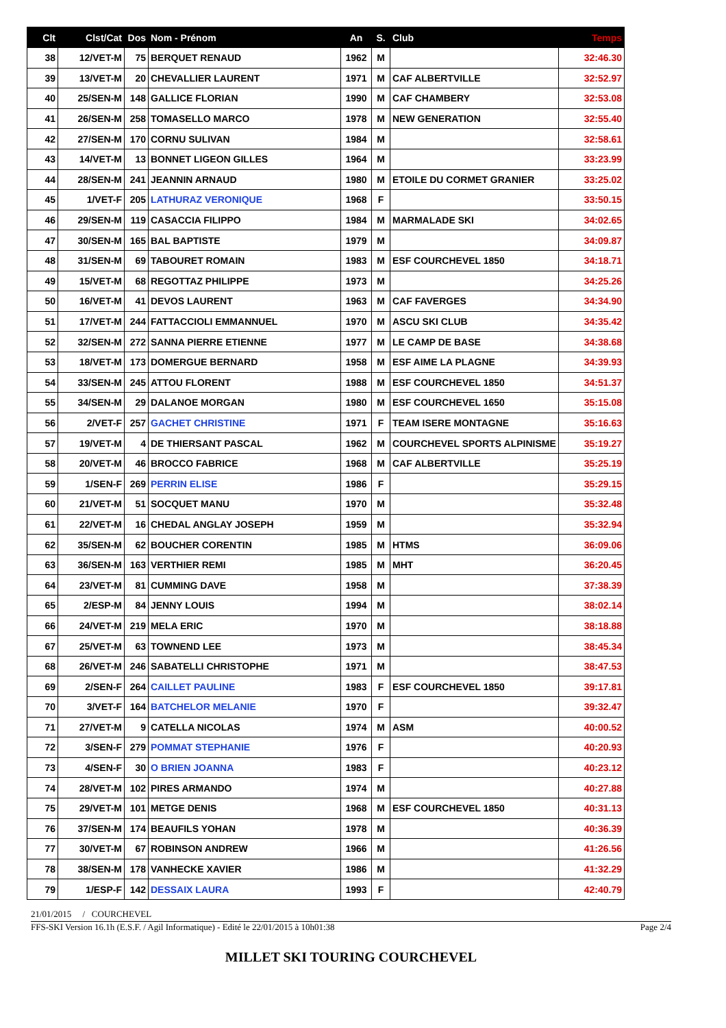| Clt | Clst/Cat | Dos | Nom - Prénom | An | S. | Club | Temps |
| --- | --- | --- | --- | --- | --- | --- | --- |
| 38 | 12/VET-M | 75 | BERQUET RENAUD | 1962 | M | | 32:46.30 |
| 39 | 13/VET-M | 20 | CHEVALLIER LAURENT | 1971 | M | CAF ALBERTVILLE | 32:52.97 |
| 40 | 25/SEN-M | 148 | GALLICE FLORIAN | 1990 | M | CAF CHAMBERY | 32:53.08 |
| 41 | 26/SEN-M | 258 | TOMASELLO MARCO | 1978 | M | NEW GENERATION | 32:55.40 |
| 42 | 27/SEN-M | 170 | CORNU SULIVAN | 1984 | M | | 32:58.61 |
| 43 | 14/VET-M | 13 | BONNET LIGEON GILLES | 1964 | M | | 33:23.99 |
| 44 | 28/SEN-M | 241 | JEANNIN ARNAUD | 1980 | M | ETOILE DU CORMET GRANIER | 33:25.02 |
| 45 | 1/VET-F | 205 | LATHURAZ VERONIQUE | 1968 | F | | 33:50.15 |
| 46 | 29/SEN-M | 119 | CASACCIA FILIPPO | 1984 | M | MARMALADE SKI | 34:02.65 |
| 47 | 30/SEN-M | 165 | BAL BAPTISTE | 1979 | M | | 34:09.87 |
| 48 | 31/SEN-M | 69 | TABOURET ROMAIN | 1983 | M | ESF COURCHEVEL 1850 | 34:18.71 |
| 49 | 15/VET-M | 68 | REGOTTAZ PHILIPPE | 1973 | M | | 34:25.26 |
| 50 | 16/VET-M | 41 | DEVOS LAURENT | 1963 | M | CAF FAVERGES | 34:34.90 |
| 51 | 17/VET-M | 244 | FATTACCIOLI EMMANNUEL | 1970 | M | ASCU SKI CLUB | 34:35.42 |
| 52 | 32/SEN-M | 272 | SANNA PIERRE ETIENNE | 1977 | M | LE CAMP DE BASE | 34:38.68 |
| 53 | 18/VET-M | 173 | DOMERGUE BERNARD | 1958 | M | ESF AIME LA PLAGNE | 34:39.93 |
| 54 | 33/SEN-M | 245 | ATTOU FLORENT | 1988 | M | ESF COURCHEVEL 1850 | 34:51.37 |
| 55 | 34/SEN-M | 29 | DALANOE MORGAN | 1980 | M | ESF COURCHEVEL 1650 | 35:15.08 |
| 56 | 2/VET-F | 257 | GACHET CHRISTINE | 1971 | F | TEAM ISERE MONTAGNE | 35:16.63 |
| 57 | 19/VET-M | 4 | DE THIERSANT PASCAL | 1962 | M | COURCHEVEL SPORTS ALPINISME | 35:19.27 |
| 58 | 20/VET-M | 46 | BROCCO FABRICE | 1968 | M | CAF ALBERTVILLE | 35:25.19 |
| 59 | 1/SEN-F | 269 | PERRIN ELISE | 1986 | F | | 35:29.15 |
| 60 | 21/VET-M | 51 | SOCQUET MANU | 1970 | M | | 35:32.48 |
| 61 | 22/VET-M | 16 | CHEDAL ANGLAY JOSEPH | 1959 | M | | 35:32.94 |
| 62 | 35/SEN-M | 62 | BOUCHER CORENTIN | 1985 | M | HTMS | 36:09.06 |
| 63 | 36/SEN-M | 163 | VERTHIER REMI | 1985 | M | MHT | 36:20.45 |
| 64 | 23/VET-M | 81 | CUMMING DAVE | 1958 | M | | 37:38.39 |
| 65 | 2/ESP-M | 84 | JENNY LOUIS | 1994 | M | | 38:02.14 |
| 66 | 24/VET-M | 219 | MELA ERIC | 1970 | M | | 38:18.88 |
| 67 | 25/VET-M | 63 | TOWNEND LEE | 1973 | M | | 38:45.34 |
| 68 | 26/VET-M | 246 | SABATELLI CHRISTOPHE | 1971 | M | | 38:47.53 |
| 69 | 2/SEN-F | 264 | CAILLET PAULINE | 1983 | F | ESF COURCHEVEL 1850 | 39:17.81 |
| 70 | 3/VET-F | 164 | BATCHELOR MELANIE | 1970 | F | | 39:32.47 |
| 71 | 27/VET-M | 9 | CATELLA NICOLAS | 1974 | M | ASM | 40:00.52 |
| 72 | 3/SEN-F | 279 | POMMAT STEPHANIE | 1976 | F | | 40:20.93 |
| 73 | 4/SEN-F | 30 | O BRIEN JOANNA | 1983 | F | | 40:23.12 |
| 74 | 28/VET-M | 102 | PIRES ARMANDO | 1974 | M | | 40:27.88 |
| 75 | 29/VET-M | 101 | METGE DENIS | 1968 | M | ESF COURCHEVEL 1850 | 40:31.13 |
| 76 | 37/SEN-M | 174 | BEAUFILS YOHAN | 1978 | M | | 40:36.39 |
| 77 | 30/VET-M | 67 | ROBINSON ANDREW | 1966 | M | | 41:26.56 |
| 78 | 38/SEN-M | 178 | VANHECKE XAVIER | 1986 | M | | 41:32.29 |
| 79 | 1/ESP-F | 142 | DESSAIX LAURA | 1993 | F | | 42:40.79 |
21/01/2015 / COURCHEVEL
FFS-SKI Version 16.1h (E.S.F. / Agil Informatique) - Edité le 22/01/2015 à 10h01:38 Page 2/4
MILLET SKI TOURING COURCHEVEL